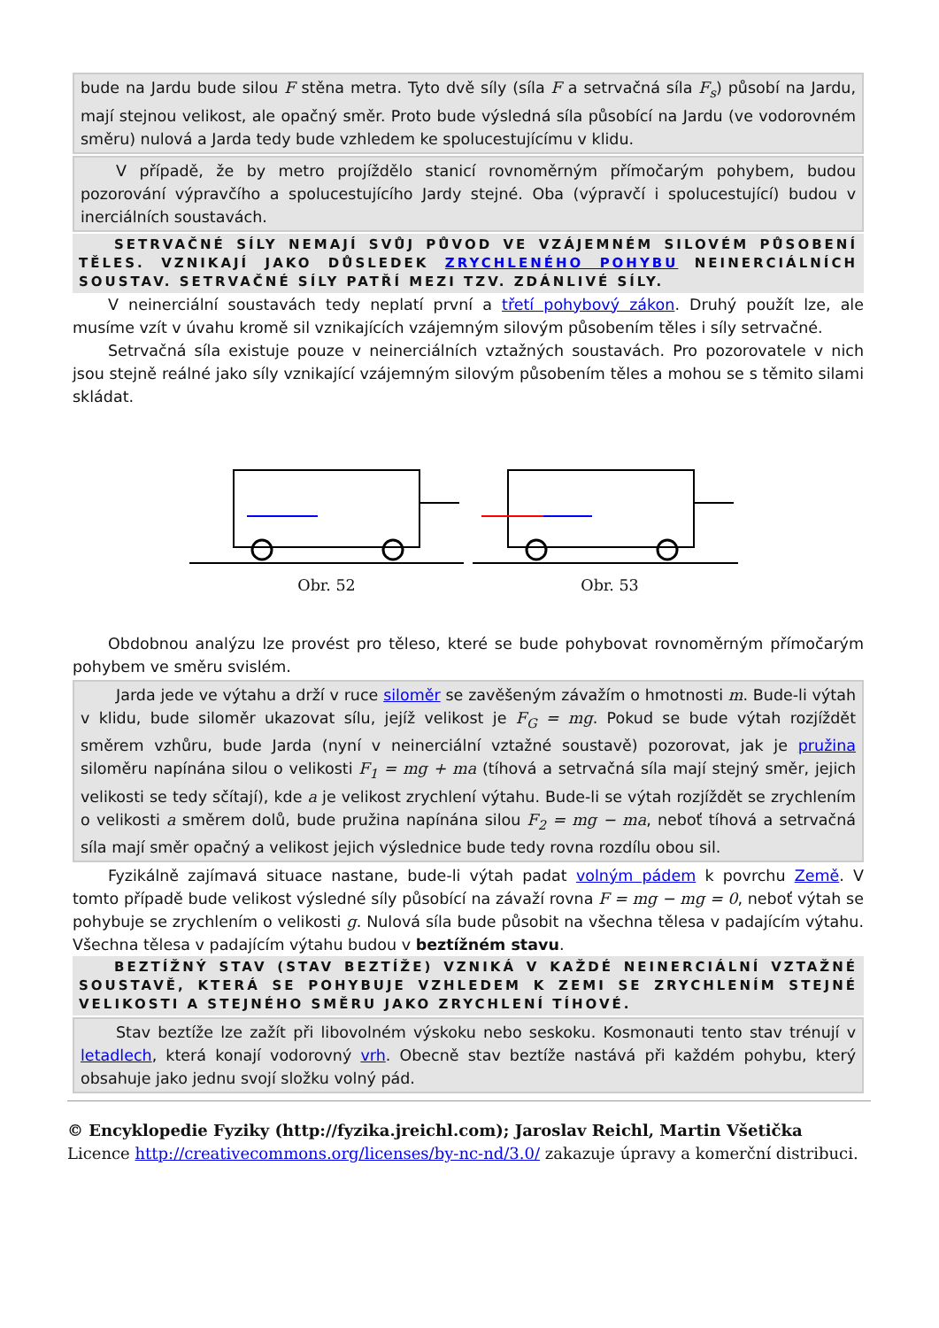bude na Jardu bude silou F stěna metra. Tyto dvě síly (síla F a setrvačná síla F<sub>s</sub>) působí na Jardu, mají stejnou velikost, ale opačný směr. Proto bude výsledná síla působící na Jardu (ve vodorovném směru) nulová a Jarda tedy bude vzhledem ke spolucestujícímu v klidu.
V případě, že by metro projíždělo stanicí rovnoměrným přímočarým pohybem, budou pozorování výpravčího a spolucestujícího Jardy stejné. Oba (výpravčí i spolucestující) budou v inerciálních soustavách.
SETRVAČNÉ SÍLY NEMAJÍ SVŮJ PŮVOD VE VZÁJEMNÉM SILOVÉM PŮSOBENÍ TĚLES. VZNIKAJÍ JAKO DŮSLEDEK ZRYCHLENÉHO POHYBU NEINERCIÁLNÍCH SOUSTAV. SETRVAČNÉ SÍLY PATŘÍ MEZI TZV. ZDÁNLIVÉ SÍLY.
V neinerciální soustavách tedy neplatí první a třetí pohybový zákon. Druhý použít lze, ale musíme vzít v úvahu kromě sil vznikajících vzájemným silovým působením těles i síly setrvačné.
Setrvačná síla existuje pouze v neinerciálních vztažných soustavách. Pro pozorovatele v nich jsou stejně reálné jako síly vznikající vzájemným silovým působením těles a mohou se s těmito silami skládat.
Obr. 52 Obr. 53
Obdobnou analýzu lze provést pro těleso, které se bude pohybovat rovnoměrným přímočarým pohybem ve směru svislém.
Jarda jede ve výtahu a drží v ruce siloměr se zavěšeným závažím o hmotnosti m. Bude-li výtah v klidu, bude siloměr ukazovat sílu, jejíž velikost je F<sub>G</sub> = mg. Pokud se bude výtah rozjíždět směrem vzhůru, bude Jarda (nyní v neinerciální vztažné soustavě) pozorovat, jak je pružina siloměru napínána silou o velikosti F<sub>1</sub> = mg + ma (tíhová a setrvačná síla mají stejný směr, jejich velikosti se tedy sčítají), kde a je velikost zrychlení výtahu. Bude-li se výtah rozjíždět se zrychlením o velikosti a směrem dolů, bude pružina napínána silou F<sub>2</sub> = mg − ma, neboť tíhová a setrvačná síla mají směr opačný a velikost jejich výslednice bude tedy rovna rozdílu obou sil.
Fyzikálně zajímavá situace nastane, bude-li výtah padat volným pádem k povrchu Země. V tomto případě bude velikost výsledné síly působící na závaží rovna F = mg − mg = 0, neboť výtah se pohybuje se zrychlením o velikosti g. Nulová síla bude působit na všechna tělesa v padajícím výtahu. Všechna tělesa v padajícím výtahu budou v beztížném stavu.
BEZTÍŽNÝ STAV (STAV BEZTÍŽE) VZNIKÁ V KAŽDÉ NEINERCIÁLNÍ VZTAŽNÉ SOUSTAVĚ, KTERÁ SE POHYBUJE VZHLEDEM K ZEMI SE ZRYCHLENÍM STEJNÉ VELIKOSTI A STEJNÉHO SMĚRU JAKO ZRYCHLENÍ TÍHOVÉ.
Stav beztíže lze zažít při libovolném výskoku nebo seskoku. Kosmonauti tento stav trénují v letadlech, která konají vodorovný vrh. Obecně stav beztíže nastává při každém pohybu, který obsahuje jako jednu svojí složku volný pád.
© Encyklopedie Fyziky (http://fyzika.jreichl.com); Jaroslav Reichl, Martin Všetička
Licence http://creativecommons.org/licenses/by-nc-nd/3.0/ zakazuje úpravy a komerční distribuci.